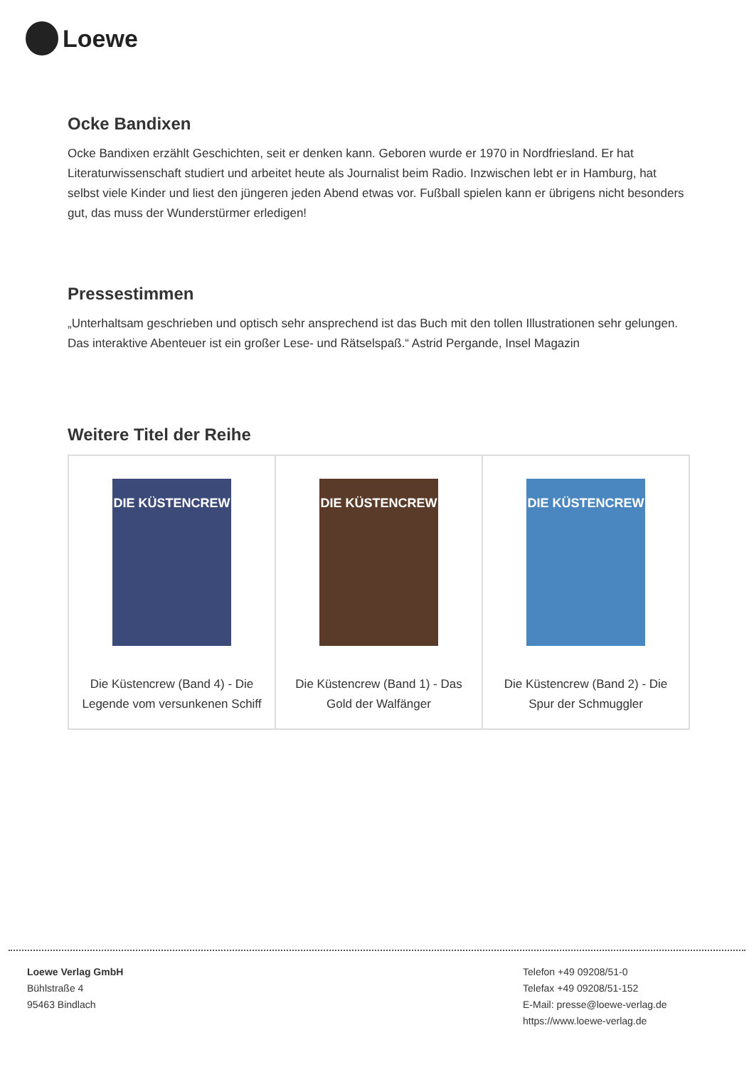Loewe
Ocke Bandixen
Ocke Bandixen erzählt Geschichten, seit er denken kann. Geboren wurde er 1970 in Nordfriesland. Er hat Literaturwissenschaft studiert und arbeitet heute als Journalist beim Radio. Inzwischen lebt er in Hamburg, hat selbst viele Kinder und liest den jüngeren jeden Abend etwas vor. Fußball spielen kann er übrigens nicht besonders gut, das muss der Wunderstürmer erledigen!
Pressestimmen
„Unterhaltsam geschrieben und optisch sehr ansprechend ist das Buch mit den tollen Illustrationen sehr gelungen. Das interaktive Abenteuer ist ein großer Lese- und Rätselspaß.“ Astrid Pergande, Insel Magazin
Weitere Titel der Reihe
| DIE KÜSTENCREW Die Küstencrew (Band 4) - Die Legende vom versunkenen Schiff | DIE KÜSTENCREW Die Küstencrew (Band 1) - Das Gold der Walfänger | DIE KÜSTENCREW Die Küstencrew (Band 2) - Die Spur der Schmuggler |
Loewe Verlag GmbH
Bühlstraße 4
95463 Bindlach
Telefon +49 09208/51-0
Telefax +49 09208/51-152
E-Mail: presse@loewe-verlag.de
https://www.loewe-verlag.de